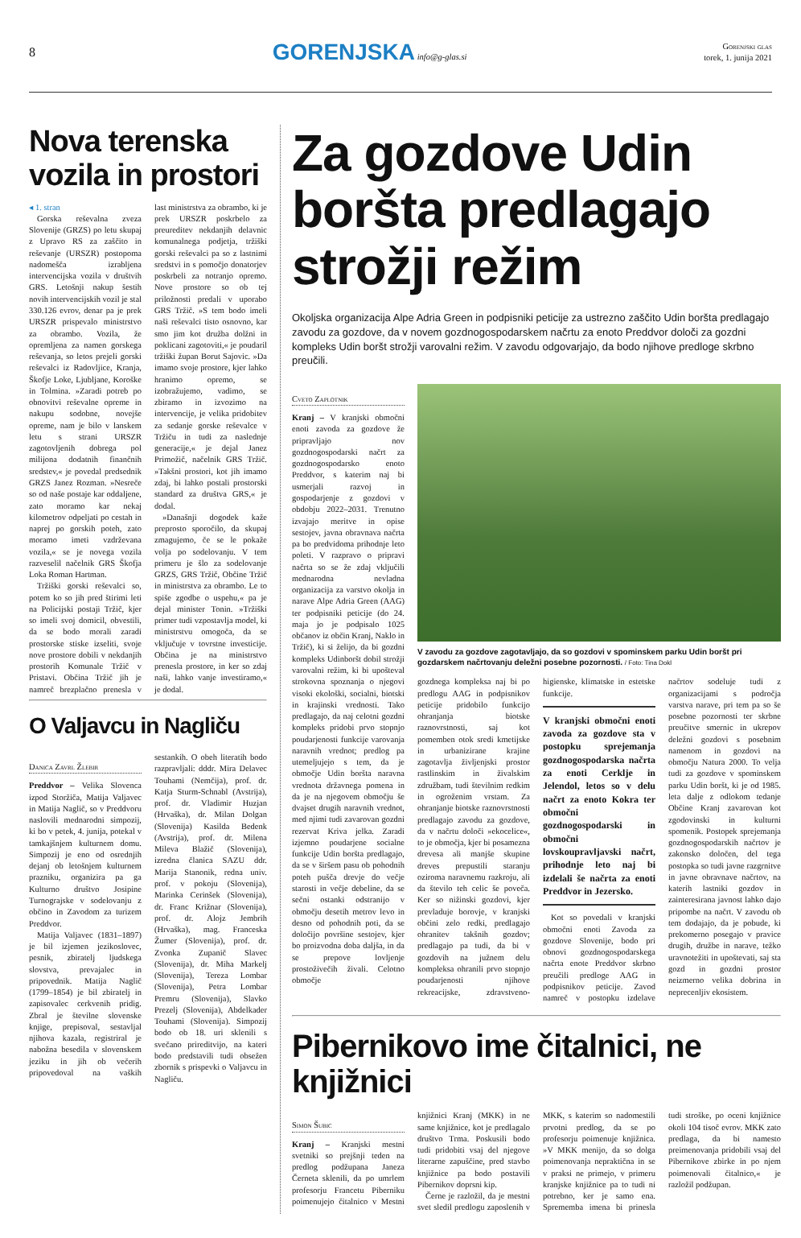8 GORENJSKA info@g-glas.si Gorenjski glas
torek, 1. junija 2021
Nova terenska vozila in prostori
◂ 1. stran
Gorska reševalna zveza Slovenije (GRZS) po letu skupaj z Upravo RS za zaščito in reševanje (URSZR) postopoma nadomešča izrabljena intervencijska vozila v društvih GRS. Letošnji nakup šestih novih intervencijskih vozil je stal 330.126 evrov, denar pa je prek URSZR prispevalo ministrstvo za obrambo. Vozila, že opremljena za namen gorskega reševanja, so letos prejeli gorski reševalci iz Radovljice, Kranja, Škofje Loke, Ljubljane, Koroške in Tolmina. »Zaradi potreb po obnovitvi reševalne opreme in nakupu sodobne, novejše opreme, nam je bilo v lanskem letu s strani URSZR zagotovljenih dobrega pol milijona dodatnih finančnih sredstev,« je povedal predsednik GRZS Janez Rozman. »Nesreče so od naše postaje kar oddaljene, zato moramo kar nekaj kilometrov odpeljati po cestah in naprej po gorskih poteh, zato moramo imeti vzdrževana vozila,« se je novega vozila razveselil načelnik GRS Škofja Loka Roman Hartman.
Tržiški gorski reševalci so, potem ko so jih pred štirimi leti na Policijski postaji Tržič, kjer so imeli svoj domicil, obvestili, da se bodo morali zaradi prostorske stiske izseliti, svoje nove prostore dobili v nekdanjih prostorih Komunale Tržič v Pristavi. Občina Tržič jih je namreč brezplačno prenesla v last ministrstva za obrambo, ki je prek URSZR poskrbelo za preureditev nekdanjih delavnic komunalnega podjetja, tržiški gorski reševalci pa so z lastnimi sredstvi in s pomočjo donatorjev poskrbeli za notranjo opremo. Nove prostore so ob tej priložnosti predali v uporabo GRS Tržič. »S tem bodo imeli naši reševalci tisto osnovno, kar smo jim kot družba dolžni in poklicani zagotoviti,« je poudaril tržiški župan Borut Sajovic. »Da imamo svoje prostore, kjer lahko hranimo opremo, se izobražujemo, vadimo, se zbiramo in izvozimo na intervencije, je velika pridobitev za sedanje gorske reševalce v Tržiču in tudi za naslednje generacije,« je dejal Janez Primožič, načelnik GRS Tržič. »Takšni prostori, kot jih imamo zdaj, bi lahko postali prostorski standard za društva GRS,« je dodal.
»Današnji dogodek kaže preprosto sporočilo, da skupaj zmagujemo, če se le pokaže volja po sodelovanju. V tem primeru je šlo za sodelovanje GRZS, GRS Tržič, Občine Tržič in ministrstva za obrambo. Le to spiše zgodbe o uspehu,« pa je dejal minister Tonin. »Tržiški primer tudi vzpostavlja model, ki ministrstvu omogoča, da se vključuje v tovrstne investicije. Občina je na ministrstvo prenesla prostore, in ker so zdaj naši, lahko vanje investiramo,« je dodal.
O Valjavcu in Nagliču
Danica Zavrl Žlebir
Preddvor – Velika Slovenca izpod Storžiča, Matija Valjavec in Matija Naglič, so v Preddvoru naslovili mednarodni simpozij, ki bo v petek, 4. junija, potekal v tamkajšnjem kulturnem domu. Simpozij je eno od osrednjih dejanj ob letošnjem kulturnem prazniku, organizira pa ga Kulturno društvo Josipine Turnograjske v sodelovanju z občino in Zavodom za turizem Preddvor.
Matija Valjavec (1831–1897) je bil izjemen jezikoslovec, pesnik, zbiratelj ljudskega slovstva, prevajalec in pripovednik. Matija Naglič (1799–1854) je bil zbiratelj in zapisovalec cerkvenih pridig. Zbral je številne slovenske knjige, prepisoval, sestavljal njihova kazala, registriral je nabožna besedila v slovenskem jeziku in jih ob večerih pripovedoval na vaških sestankih. O obeh literatih bodo razpravljali: dddr. Mira Delavec Touhami (Nemčija), prof. dr. Katja Sturm-Schnabl (Avstrija), prof. dr. Vladimir Huzjan (Hrvaška), dr. Milan Dolgan (Slovenija) Kasilda Bedenk (Avstrija), prof. dr. Milena Mileva Blažič (Slovenija), izredna članica SAZU ddr. Marija Stanonik, redna univ. prof. v pokoju (Slovenija), Marinka Cerinšek (Slovenija), dr. Franc Križnar (Slovenija), prof. dr. Alojz Jembrih (Hrvaška), mag. Franceska Žumer (Slovenija), prof. dr. Zvonka Zupanič Slavec (Slovenija), dr. Miha Markelj (Slovenija), Tereza Lombar (Slovenija), Petra Lombar Premru (Slovenija), Slavko Prezelj (Slovenija), Abdelkader Touhami (Slovenija). Simpozij bodo ob 18. uri sklenili s svečano prireditvijo, na kateri bodo predstavili tudi obsežen zbornik s prispevki o Valjavcu in Nagliču.
Za gozdove Udin boršta predlagajo strožji režim
Okoljska organizacija Alpe Adria Green in podpisniki peticije za ustrezno zaščito Udin boršta predlagajo zavodu za gozdove, da v novem gozdnogospodarskem načrtu za enoto Preddvor določi za gozdni kompleks Udin boršt strožji varovalni režim. V zavodu odgovarjajo, da bodo njihove predloge skrbno preučili.
Cveto Zaplotnik
Kranj – V kranjski območni enoti zavoda za gozdove že pripravljajo nov gozdnogospodarski načrt za gozdnogospodarsko enoto Preddvor, s katerim naj bi usmerjali razvoj in gospodarjenje z gozdovi v obdobju 2022–2031. Trenutno izvajajo meritve in opise sestojev, javna obravnava načrta pa bo predvidoma prihodnje leto poleti. V razpravo o pripravi načrta so se že zdaj vključili mednarodna nevladna organizacija za varstvo okolja in narave Alpe Adria Green (AAG) ter podpisniki peticije (do 24. maja jo je podpisalo 1025 občanov iz občin Kranj, Naklo in Tržič), ki si želijo, da bi gozdni kompleks Udinboršt dobil strožji varovalni režim, ki bi upošteval strokovna spoznanja o njegovi visoki ekološki, socialni, biotski in krajinski vrednosti. Tako predlagajo, da naj celotni gozdni kompleks pridobi prvo stopnjo poudarjenosti funkcije varovanja naravnih vrednot; predlog pa utemeljujejo s tem, da je območje Udin boršta naravna vrednota državnega pomena in da je na njegovem območju še dvajset drugih naravnih vrednot, med njimi tudi zavarovan gozdni rezervat Kriva jelka. Zaradi izjemno poudarjene socialne funkcije Udin boršta predlagajo, da se v širšem pasu ob pohodnih poteh pušča drevje do večje starosti in večje debeline, da se sečni ostanki odstranijo v območju desetih metrov levo in desno od pohodnih poti, da se določijo površine sestojev, kjer bo proizvodna doba daljša, in da se prepove lovljenje prostoživečih živali. Celotno območje
V zavodu za gozdove zagotavljajo, da so gozdovi v spominskem parku Udin boršt pri gozdarskem načrtovanju deležni posebne pozornosti. / Foto: Tina Dokl
gozdnega kompleksa naj bi po predlogu AAG in podpisnikov peticije pridobilo funkcijo ohranjanja biotske raznovrstnosti, saj kot pomemben otok sredi kmetijske in urbanizirane krajine zagotavlja življenjski prostor rastlinskim in živalskim združbam, tudi številnim redkim in ogroženim vrstam. Za ohranjanje biotske raznovrstnosti predlagajo zavodu za gozdove, da v načrtu določi »ekocelice«, to je območja, kjer bi posamezna drevesa ali manjše skupine dreves prepustili staranju oziroma naravnemu razkroju, ali da število teh celic še poveča. Ker so nižinski gozdovi, kjer prevladuje borovje, v kranjski občini zelo redki, predlagajo ohranitev takšnih gozdov; predlagajo pa tudi, da bi v gozdovih na južnem delu kompleksa ohranili prvo stopnjo poudarjenosti njihove rekreacijske, zdravstveno-higienske, klimatske in estetske funkcije.
V kranjski območni enoti zavoda za gozdove sta v postopku sprejemanja gozdnogospodarska načrta za enoti Cerklje in Jelendol, letos so v delu načrt za enoto Kokra ter območni gozdnogospodarski in območni lovskoupravljavski načrt, prihodnje leto naj bi izdelali še načrta za enoti Preddvor in Jezersko.
Kot so povedali v kranjski območni enoti Zavoda za gozdove Slovenije, bodo pri obnovi gozdnogospodarskega načrta enote Preddvor skrbno preučili predloge AAG in podpisnikov peticije. Zavod namreč v postopku izdelave načrtov sodeluje tudi z organizacijami s področja varstva narave, pri tem pa so še posebne pozornosti ter skrbne preučitve smernic in ukrepov deležni gozdovi s posebnim namenom in gozdovi na območju Natura 2000. To velja tudi za gozdove v spominskem parku Udin boršt, ki je od 1985. leta dalje z odlokom tedanje Občine Kranj zavarovan kot zgodovinski in kulturni spomenik. Postopek sprejemanja gozdnogospodarskih načrtov je zakonsko določen, del tega postopka so tudi javne razgrnitve in javne obravnave načrtov, na katerih lastniki gozdov in zainteresirana javnost lahko dajo pripombe na načrt. V zavodu ob tem dodajajo, da je pobude, ki prekomerno posegajo v pravice drugih, družbe in narave, težko uravnotežiti in upoštevati, saj sta gozd in gozdni prostor neizmerno velika dobrina in neprecenljiv ekosistem.
Pibernikovo ime čitalnici, ne knjižnici
Simon Šubic
Kranj – Kranjski mestni svetniki so prejšnji teden na predlog podžupana Janeza Černeta sklenili, da po umrlem profesorju Francetu Piberniku poimenujejo čitalnico v Mestni knjižnici Kranj (MKK) in ne same knjižnice, kot je predlagalo društvo Trma. Poskusili bodo tudi pridobiti vsaj del njegove literarne zapuščine, pred stavbo knjižnice pa bodo postavili Pibernikov doprsni kip.
Černe je razložil, da je mestni svet sledil predlogu zaposlenih v MKK, s katerim so nadomestili prvotni predlog, da se po profesorju poimenuje knjižnica. »V MKK menijo, da so dolga poimenovanja nepraktična in se v praksi ne primejo, v primeru kranjske knjižnice pa to tudi ni potrebno, ker je samo ena. Sprememba imena bi prinesla tudi stroške, po oceni knjižnice okoli 104 tisoč evrov. MKK zato predlaga, da bi namesto preimenovanja pridobili vsaj del Pibernikove zbirke in po njem poimenovali čitalnico,« je razložil podžupan.